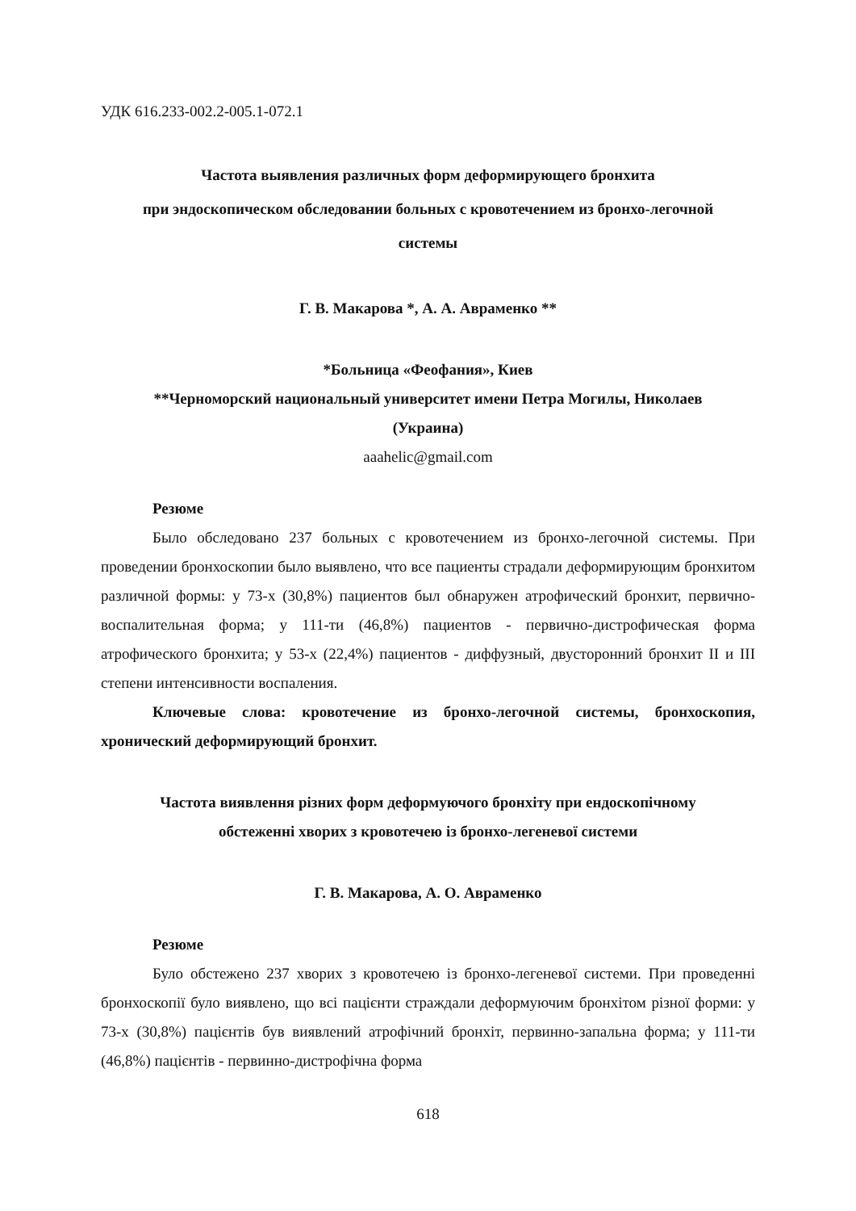УДК 616.233-002.2-005.1-072.1
Частота выявления различных форм деформирующего бронхита
при эндоскопическом обследовании больных с кровотечением из бронхо-легочной
системы
Г. В. Макарова *, А. А. Авраменко **
*Больница «Феофания», Киев
**Черноморский национальный университет имени Петра Могилы, Николаев
(Украина)
aaahelic@gmail.com
Резюме
Было обследовано 237 больных с кровотечением из бронхо-легочной системы. При проведении бронхоскопии было выявлено, что все пациенты страдали деформирующим бронхитом различной формы: у 73-х (30,8%) пациентов был обнаружен атрофический бронхит, первично-воспалительная форма; у 111-ти (46,8%) пациентов - первично-дистрофическая форма атрофического бронхита; у 53-х (22,4%) пациентов - диффузный, двусторонний бронхит II и III степени интенсивности воспаления.
Ключевые слова: кровотечение из бронхо-легочной системы, бронхоскопия, хронический деформирующий бронхит.
Частота виявлення різних форм деформуючого бронхіту при ендоскопічному
обстеженні хворих з кровотечею із бронхо-легеневої системи
Г. В. Макарова, А. О. Авраменко
Резюме
Було обстежено 237 хворих з кровотечею із бронхо-легеневої системи. При проведенні бронхоскопії було виявлено, що всі пацієнти страждали деформуючим бронхітом різної форми: у 73-х (30,8%) пацієнтів був виявлений атрофічний бронхіт, первинно-запальна форма; у 111-ти (46,8%) пацієнтів - первинно-дистрофічна форма
618